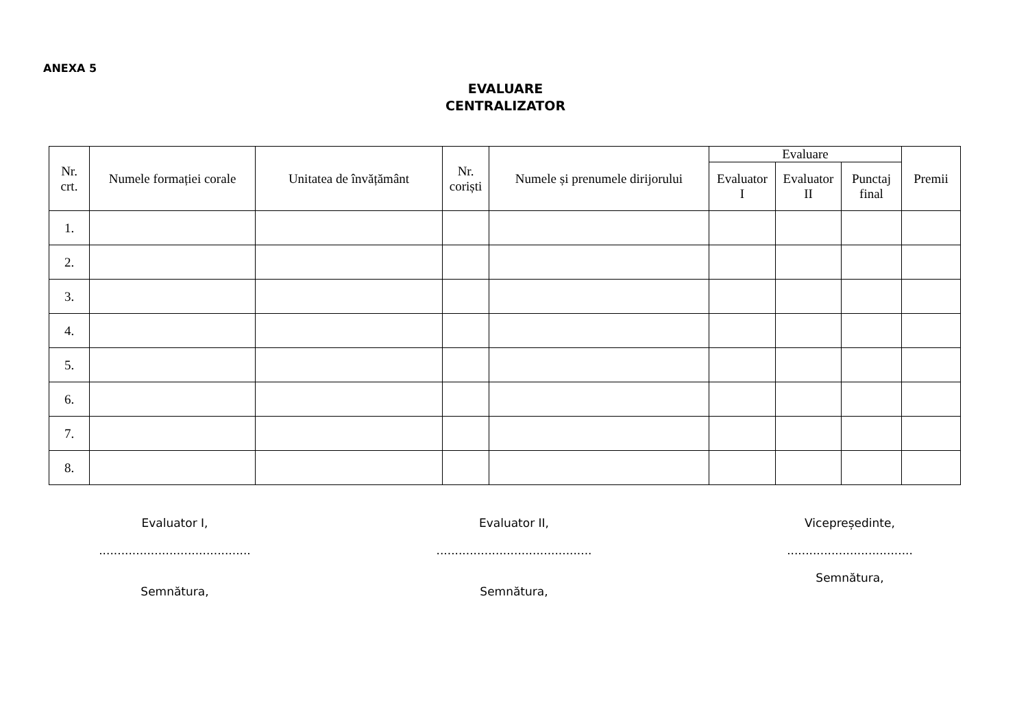ANEXA 5
EVALUARE
CENTRALIZATOR
| Nr. crt. | Numele formației corale | Unitatea de învățământ | Nr. coriști | Numele și prenumele dirijorului | Evaluare | | | Premii |
| --- | --- | --- | --- | --- | --- | --- | --- | --- |
| | | | | | Evaluator I | Evaluator II | Punctaj final | |
| 1. | | | | | | | | |
| 2. | | | | | | | | |
| 3. | | | | | | | | |
| 4. | | | | | | | | |
| 5. | | | | | | | | |
| 6. | | | | | | | | |
| 7. | | | | | | | | |
| 8. | | | | | | | | |
Evaluator I,
.........................................
Semnătura,
Evaluator II,
..........................................
Semnătura,
Vicepreședinte,
..................................
Semnătura,